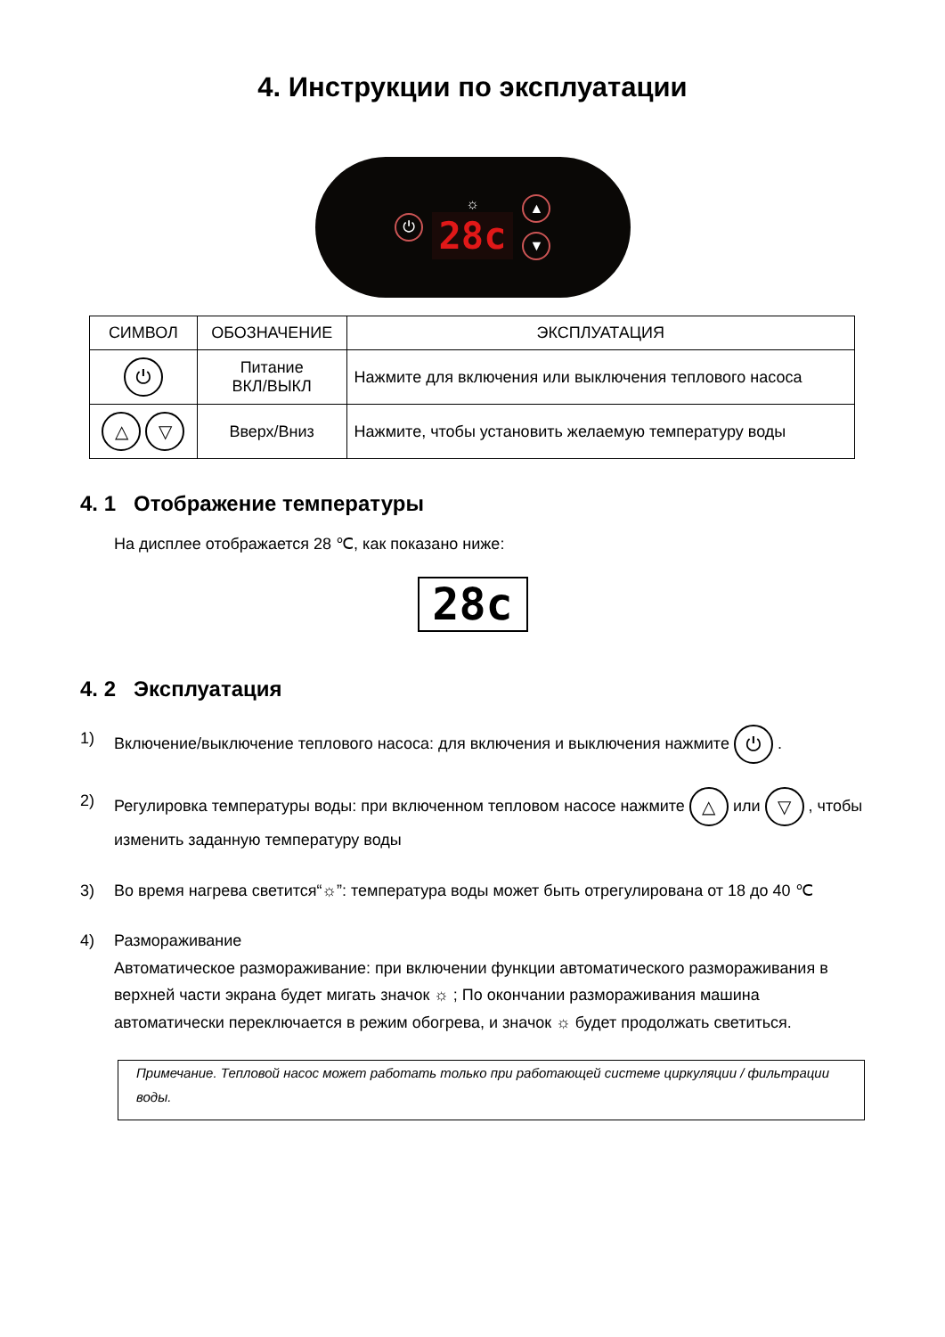4. Инструкции по эксплуатации
⏻
☼
28c
▲
▼
| СИМВОЛ | ОБОЗНАЧЕНИЕ | ЭКСПЛУАТАЦИЯ |
| --- | --- | --- |
| ⏻ | Питание ВКЛ/ВЫКЛ | Нажмите для включения или выключения теплового насоса |
| △ ▽ | Вверх/Вниз | Нажмите, чтобы установить желаемую температуру воды |
4. 1 Отображение температуры
На дисплее отображается 28 ℃, как показано ниже:
28c
4. 2 Эксплуатация
1) Включение/выключение теплового насоса: для включения и выключения нажмите ⏻ .
2) Регулировка температуры воды: при включенном тепловом насосе нажмите △ или ▽ , чтобы изменить заданную температуру воды
3) Во время нагрева светится“☼”: температура воды может быть отрегулирована от 18 до 40 ℃
4) Размораживание
Автоматическое размораживание: при включении функции автоматического размораживания в верхней части экрана будет мигать значок ☼ ; По окончании размораживания машина автоматически переключается в режим обогрева, и значок ☼ будет продолжать светиться.
Примечание. Тепловой насос может работать только при работающей системе циркуляции / фильтрации воды.